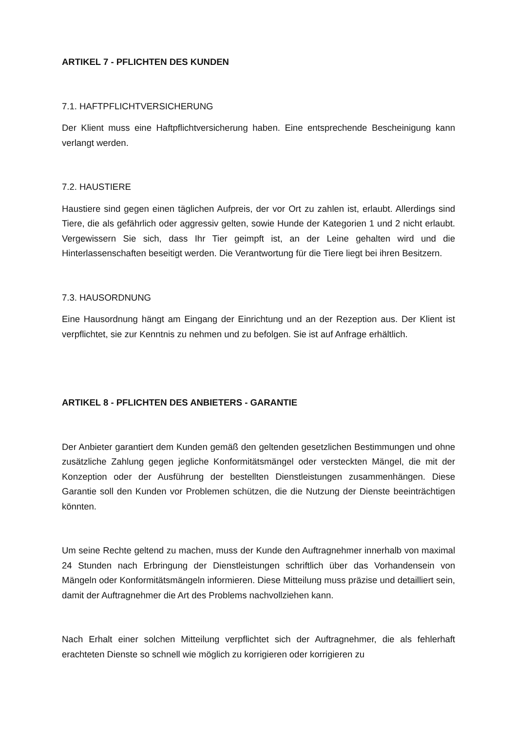ARTIKEL 7 - PFLICHTEN DES KUNDEN
7.1. HAFTPFLICHTVERSICHERUNG
Der Klient muss eine Haftpflichtversicherung haben. Eine entsprechende Bescheinigung kann verlangt werden.
7.2. HAUSTIERE
Haustiere sind gegen einen täglichen Aufpreis, der vor Ort zu zahlen ist, erlaubt. Allerdings sind Tiere, die als gefährlich oder aggressiv gelten, sowie Hunde der Kategorien 1 und 2 nicht erlaubt. Vergewissern Sie sich, dass Ihr Tier geimpft ist, an der Leine gehalten wird und die Hinterlassenschaften beseitigt werden. Die Verantwortung für die Tiere liegt bei ihren Besitzern.
7.3. HAUSORDNUNG
Eine Hausordnung hängt am Eingang der Einrichtung und an der Rezeption aus. Der Klient ist verpflichtet, sie zur Kenntnis zu nehmen und zu befolgen. Sie ist auf Anfrage erhältlich.
ARTIKEL 8 - PFLICHTEN DES ANBIETERS - GARANTIE
Der Anbieter garantiert dem Kunden gemäß den geltenden gesetzlichen Bestimmungen und ohne zusätzliche Zahlung gegen jegliche Konformitätsmängel oder versteckten Mängel, die mit der Konzeption oder der Ausführung der bestellten Dienstleistungen zusammenhängen. Diese Garantie soll den Kunden vor Problemen schützen, die die Nutzung der Dienste beeinträchtigen könnten.
Um seine Rechte geltend zu machen, muss der Kunde den Auftragnehmer innerhalb von maximal 24 Stunden nach Erbringung der Dienstleistungen schriftlich über das Vorhandensein von Mängeln oder Konformitätsmängeln informieren. Diese Mitteilung muss präzise und detailliert sein, damit der Auftragnehmer die Art des Problems nachvollziehen kann.
Nach Erhalt einer solchen Mitteilung verpflichtet sich der Auftragnehmer, die als fehlerhaft erachteten Dienste so schnell wie möglich zu korrigieren oder korrigieren zu